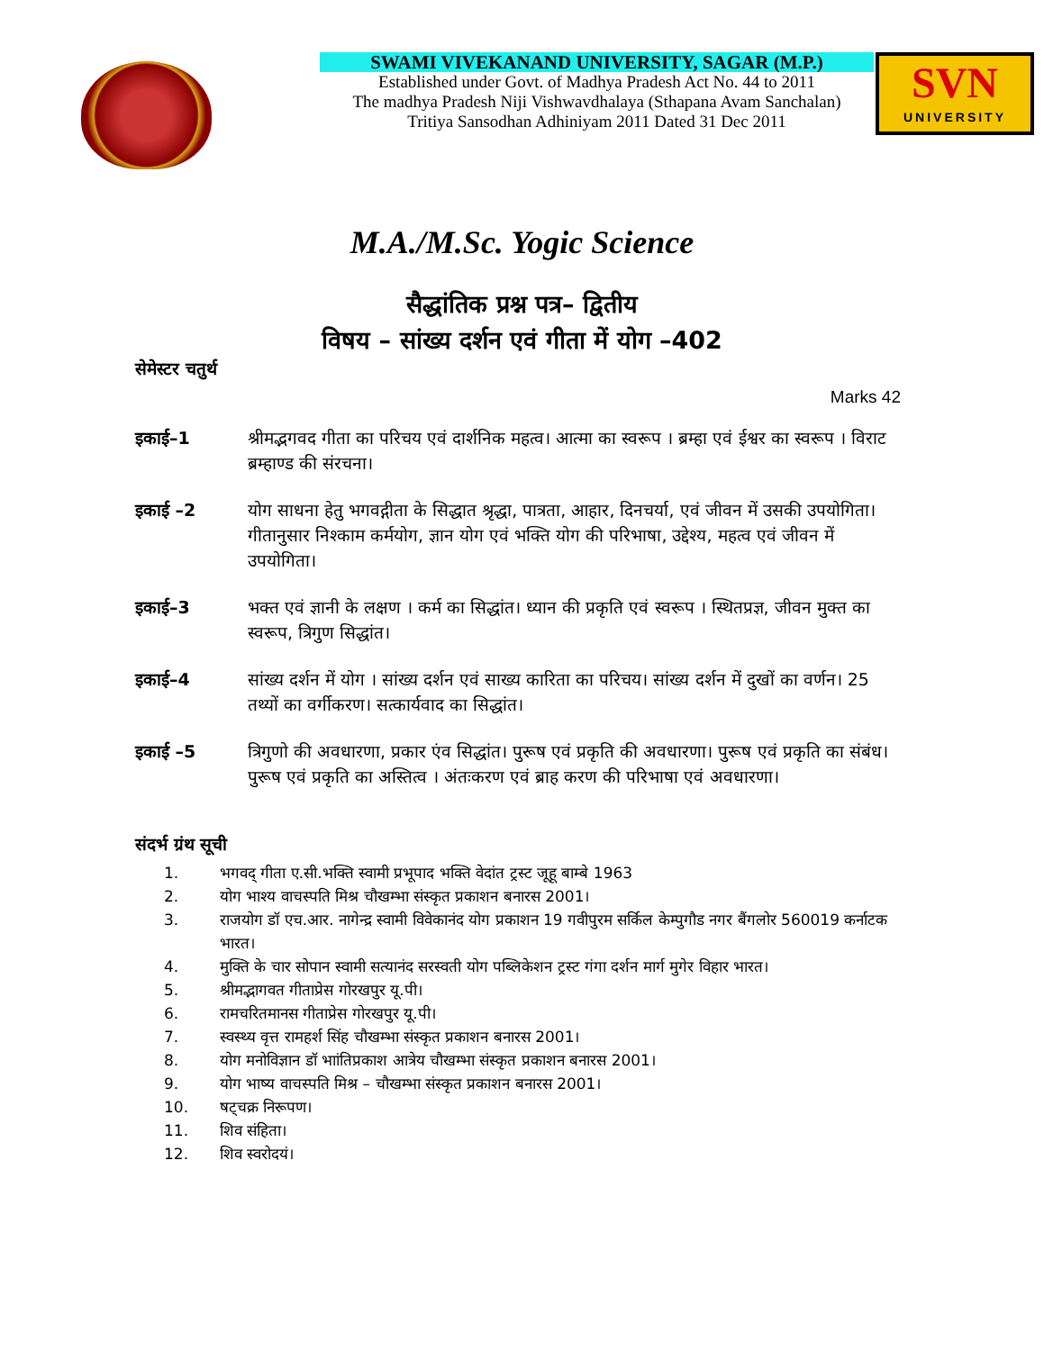SWAMI VIVEKANAND UNIVERSITY, SAGAR (M.P.)
Established under Govt. of Madhya Pradesh Act No. 44 to 2011
The madhya Pradesh Niji Vishwavdhalaya (Sthapana Avam Sanchalan)
Tritiya Sansodhan Adhiniyam 2011 Dated 31 Dec 2011
SVN
UNIVERSITY
M.A./M.Sc. Yogic Science
सैद्धांतिक प्रश्न पत्र– द्वितीय
विषय – सांख्य दर्शन एवं गीता में योग –402
सेमेस्टर चतुर्थ
Marks 42
इकाई–1 श्रीमद्भगवद गीता का परिचय एवं दार्शनिक महत्व। आत्मा का स्वरूप । ब्रम्हा एवं ईश्वर का स्वरूप । विराट ब्रम्हाण्ड की संरचना।
इकाई –2 योग साधना हेतु भगवद्गीता के सिद्धात श्रृद्धा, पात्रता, आहार, दिनचर्या, एवं जीवन में उसकी उपयोगिता। गीतानुसार निश्काम कर्मयोग, ज्ञान योग एवं भक्ति योग की परिभाषा, उद्देश्य, महत्व एवं जीवन में उपयोगिता।
इकाई–3 भक्त एवं ज्ञानी के लक्षण । कर्म का सिद्धांत। ध्यान की प्रकृति एवं स्वरूप । स्थितप्रज्ञ, जीवन मुक्त का स्वरूप, त्रिगुण सिद्धांत।
इकाई–4 सांख्य दर्शन में योग । सांख्य दर्शन एवं साख्य कारिता का परिचय। सांख्य दर्शन में दुखों का वर्णन। 25 तथ्यों का वर्गीकरण। सत्कार्यवाद का सिद्धांत।
इकाई –5 त्रिगुणो की अवधारणा, प्रकार एंव सिद्धांत। पुरूष एवं प्रकृति की अवधारणा। पुरूष एवं प्रकृति का संबंध। पुरूष एवं प्रकृति का अस्तित्व । अंतःकरण एवं ब्राह करण की परिभाषा एवं अवधारणा।
संदर्भ ग्रंथ सूची
1. भगवद् गीता ए.सी.भक्ति स्वामी प्रभूपाद भक्ति वेदांत ट्रस्ट जूहू बाम्बे 1963
2. योग भाश्य वाचस्पति मिश्र चौखम्भा संस्कृत प्रकाशन बनारस 2001।
3. राजयोग डॉ एच.आर. नागेन्द्र स्वामी विवेकानंद योग प्रकाशन 19 गवीपुरम सर्किल केम्पुगौड नगर बैंगलोर 560019 कर्नाटक भारत।
4. मुक्ति के चार सोपान स्वामी सत्यानंद सरस्वती योग पब्लिकेशन ट्रस्ट गंगा दर्शन मार्ग मुगेर विहार भारत।
5. श्रीमद्भागवत गीताप्रेस गोरखपुर यू.पी।
6. रामचरितमानस गीताप्रेस गोरखपुर यू.पी।
7. स्वस्थ्य वृत्त रामहर्श सिंह चौखम्भा संस्कृत प्रकाशन बनारस 2001।
8. योग मनोविज्ञान डॉ भाांतिप्रकाश आत्रेय चौखम्भा संस्कृत प्रकाशन बनारस 2001।
9. योग भाष्य वाचस्पति मिश्र – चौखम्भा संस्कृत प्रकाशन बनारस 2001।
10. षट्चक्र निरूपण।
11. शिव संहिता।
12. शिव स्वरोदयं।